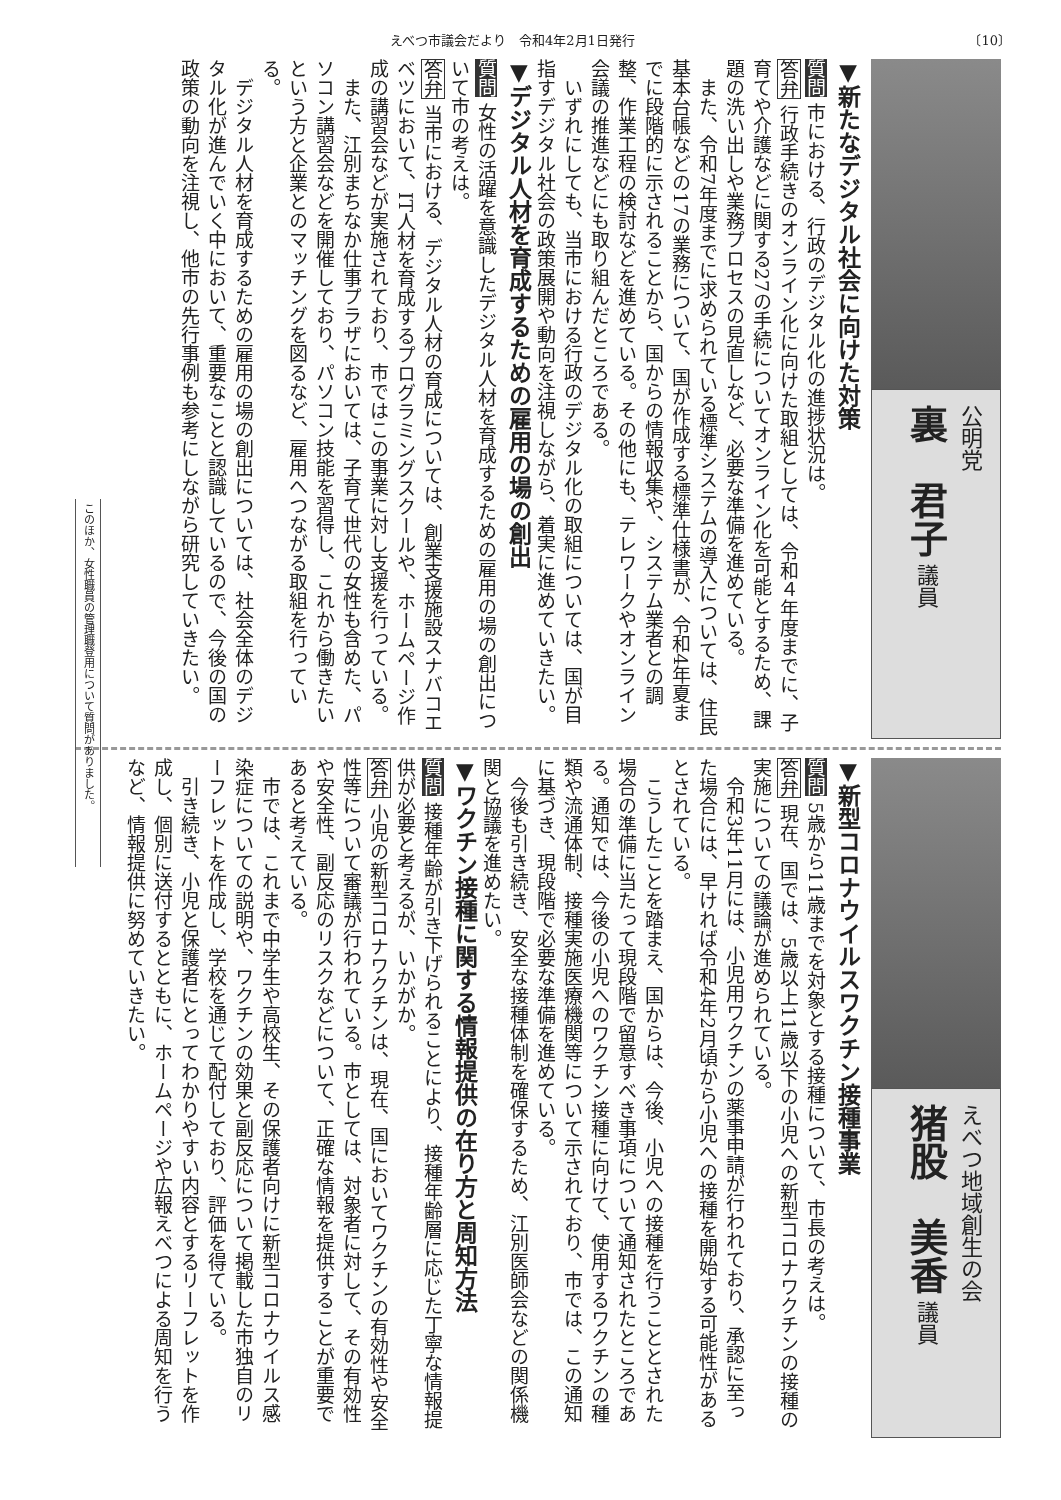えべつ市議会だより　令和4年2月1日発行 〔10〕
公明党
裏　君子 議員
▼新たなデジタル社会に向けた対策
質問 市における、行政のデジタル化の進捗状況は。
答弁 行政手続きのオンライン化に向けた取組としては、令和４年度までに、子育てや介護などに関する27の手続についてオンライン化を可能とするため、課題の洗い出しや業務プロセスの見直しなど、必要な準備を進めている。
　また、令和7年度までに求められている標準システムの導入については、住民基本台帳などの17の業務について、国が作成する標準仕様書が、令和4年夏までに段階的に示されることから、国からの情報収集や、システム業者との調整、作業工程の検討などを進めている。その他にも、テレワークやオンライン会議の推進などにも取り組んだところである。
　いずれにしても、当市における行政のデジタル化の取組については、国が目指すデジタル社会の政策展開や動向を注視しながら、着実に進めていきたい。
▼デジタル人材を育成するための雇用の場の創出
質問 女性の活躍を意識したデジタル人材を育成するための雇用の場の創出について市の考えは。
答弁 当市における、デジタル人材の育成については、創業支援施設スナバコエベツにおいて、IT人材を育成するプログラミングスクールや、ホームページ作成の講習会などが実施されており、市ではこの事業に対し支援を行っている。
　また、江別まちなか仕事プラザにおいては、子育て世代の女性も含めた、パソコン講習会などを開催しており、パソコン技能を習得し、これから働きたいという方と企業とのマッチングを図るなど、雇用へつながる取組を行っている。
　デジタル人材を育成するための雇用の場の創出については、社会全体のデジタル化が進んでいく中において、重要なことと認識しているので、今後の国の政策の動向を注視し、他市の先行事例も参考にしながら研究していきたい。
このほか、女性職員の管理職登用について質問がありました。
えべつ地域創生の会
猪股　美香 議員
▼新型コロナウイルスワクチン接種事業
質問 5歳から11歳までを対象とする接種について、市長の考えは。
答弁 現在、国では、5歳以上11歳以下の小児への新型コロナワクチンの接種の実施についての議論が進められている。
　令和3年11月には、小児用ワクチンの薬事申請が行われており、承認に至った場合には、早ければ令和4年2月頃から小児への接種を開始する可能性があるとされている。
　こうしたことを踏まえ、国からは、今後、小児への接種を行うこととされた場合の準備に当たって現段階で留意すべき事項について通知されたところである。通知では、今後の小児へのワクチン接種に向けて、使用するワクチンの種類や流通体制、接種実施医療機関等について示されており、市では、この通知に基づき、現段階で必要な準備を進めている。
　今後も引き続き、安全な接種体制を確保するため、江別医師会などの関係機関と協議を進めたい。
▼ワクチン接種に関する情報提供の在り方と周知方法
質問 接種年齢が引き下げられることにより、接種年齢層に応じた丁寧な情報提供が必要と考えるが、いかがか。
答弁 小児の新型コロナワクチンは、現在、国においてワクチンの有効性や安全性等について審議が行われている。市としては、対象者に対して、その有効性や安全性、副反応のリスクなどについて、正確な情報を提供することが重要であると考えている。
　市では、これまで中学生や高校生、その保護者向けに新型コロナウイルス感染症についての説明や、ワクチンの効果と副反応について掲載した市独自のリーフレットを作成し、学校を通じて配付しており、評価を得ている。
　引き続き、小児と保護者にとってわかりやすい内容とするリーフレットを作成し、個別に送付するとともに、ホームページや広報えべつによる周知を行うなど、情報提供に努めていきたい。